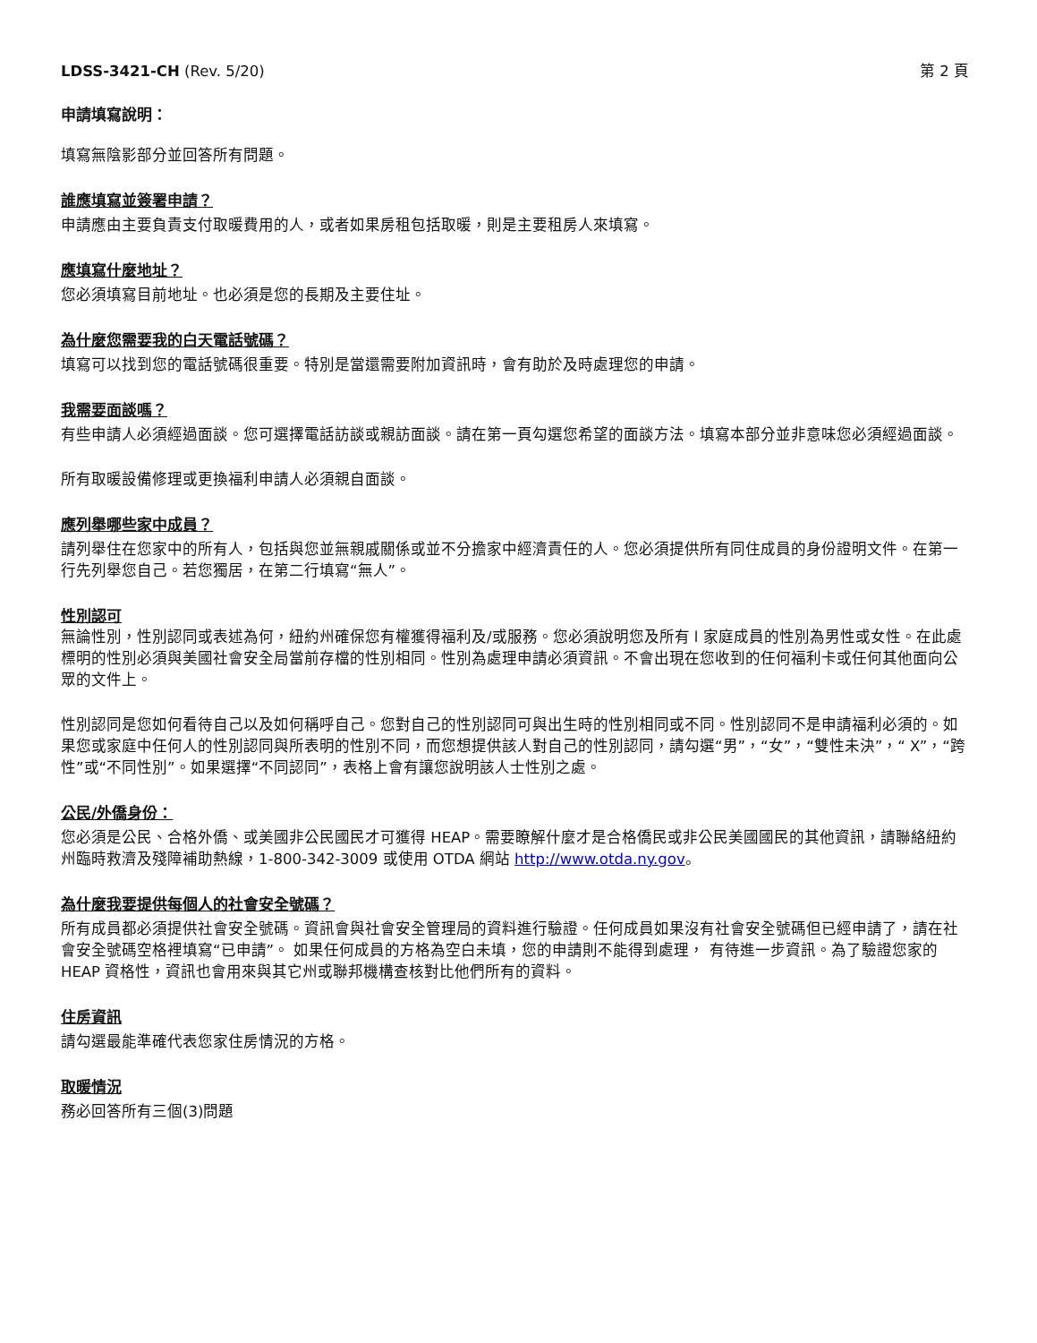LDSS-3421-CH (Rev. 5/20) 第 2 頁
申請填寫說明：
填寫無陰影部分並回答所有問題。
誰應填寫並簽署申請？
申請應由主要負責支付取暖費用的人，或者如果房租包括取暖，則是主要租房人來填寫。
應填寫什麼地址？
您必須填寫目前地址。也必須是您的長期及主要住址。
為什麼您需要我的白天電話號碼？
填寫可以找到您的電話號碼很重要。特別是當還需要附加資訊時，會有助於及時處理您的申請。
我需要面談嗎？
有些申請人必須經過面談。您可選擇電話訪談或親訪面談。請在第一頁勾選您希望的面談方法。填寫本部分並非意味您必須經過面談。
所有取暖設備修理或更換福利申請人必須親自面談。
應列舉哪些家中成員？
請列舉住在您家中的所有人，包括與您並無親戚關係或並不分擔家中經濟責任的人。您必須提供所有同住成員的身份證明文件。在第一行先列舉您自己。若您獨居，在第二行填寫“無人”。
性別認可
無論性別，性別認同或表述為何，紐約州確保您有權獲得福利及/或服務。您必須說明您及所有 l 家庭成員的性別為男性或女性。在此處標明的性別必須與美國社會安全局當前存檔的性別相同。性別為處理申請必須資訊。不會出現在您收到的任何福利卡或任何其他面向公眾的文件上。
性別認同是您如何看待自己以及如何稱呼自己。您對自己的性別認同可與出生時的性別相同或不同。性別認同不是申請福利必須的。如果您或家庭中任何人的性別認同與所表明的性別不同，而您想提供該人對自己的性別認同，請勾選“男”，“女”，“雙性未決”，“ X”，“跨性”或“不同性別”。如果選擇“不同認同”，表格上會有讓您說明該人士性別之處。
公民/外僑身份：
您必須是公民、合格外僑、或美國非公民國民才可獲得 HEAP。需要瞭解什麼才是合格僑民或非公民美國國民的其他資訊，請聯絡紐約州臨時救濟及殘障補助熱線，1-800-342-3009 或使用 OTDA 網站 http://www.otda.ny.gov。
為什麼我要提供每個人的社會安全號碼？
所有成員都必須提供社會安全號碼。資訊會與社會安全管理局的資料進行驗證。任何成員如果沒有社會安全號碼但已經申請了，請在社會安全號碼空格裡填寫“已申請”。 如果任何成員的方格為空白未填，您的申請則不能得到處理， 有待進一步資訊。為了驗證您家的 HEAP 資格性，資訊也會用來與其它州或聯邦機構查核對比他們所有的資料。
住房資訊
請勾選最能準確代表您家住房情況的方格。
取暖情況
務必回答所有三個(3)問題